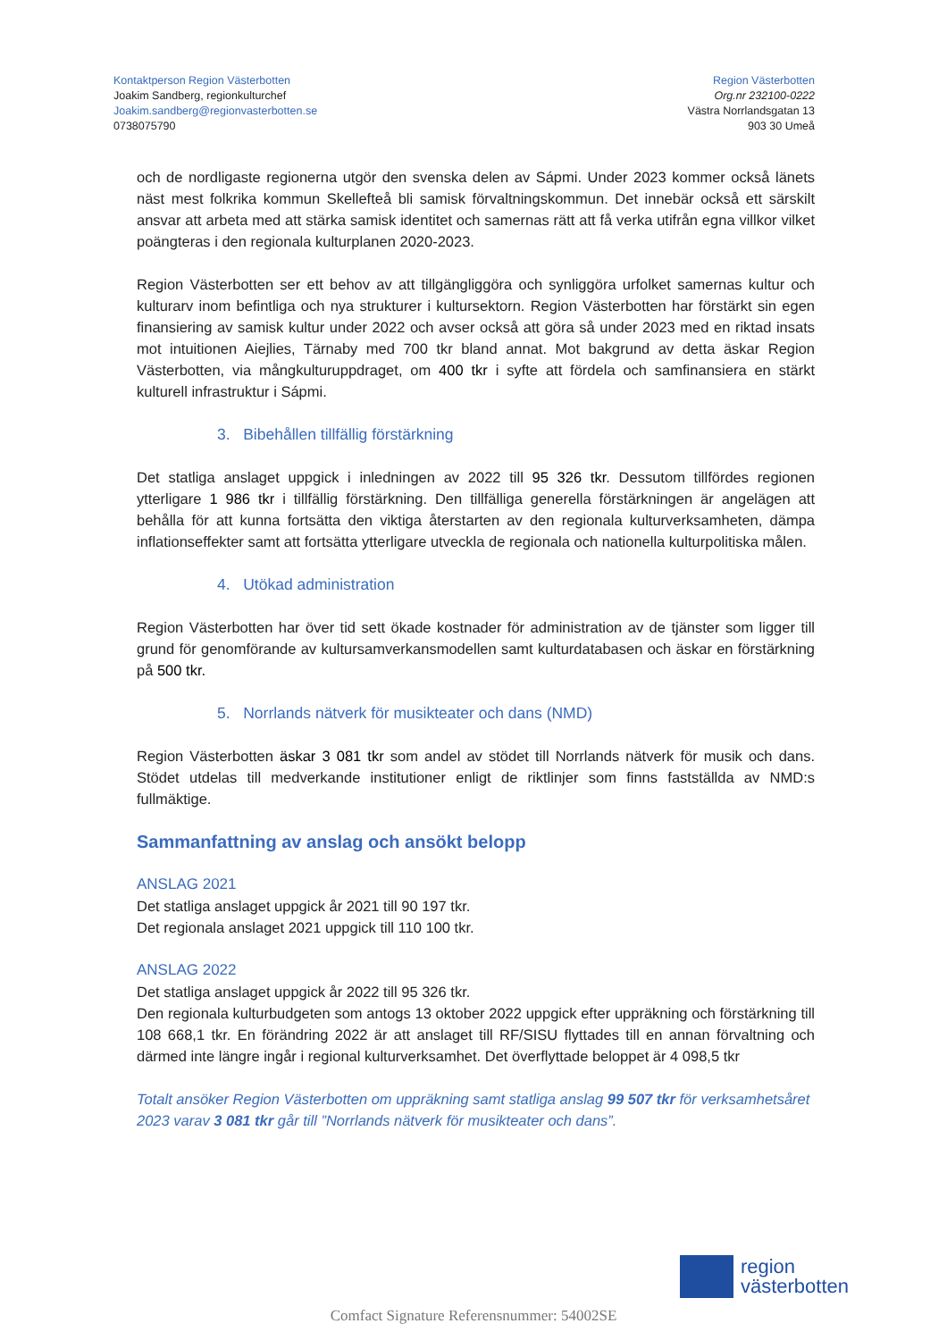Kontaktperson Region Västerbotten
Joakim Sandberg, regionkulturchef
Joakim.sandberg@regionvasterbotten.se
0738075790
Region Västerbotten
Org.nr 232100-0222
Västra Norrlandsgatan 13
903 30 Umeå
och de nordligaste regionerna utgör den svenska delen av Sápmi. Under 2023 kommer också länets näst mest folkrika kommun Skellefteå bli samisk förvaltningskommun. Det innebär också ett särskilt ansvar att arbeta med att stärka samisk identitet och samernas rätt att få verka utifrån egna villkor vilket poängteras i den regionala kulturplanen 2020-2023.
Region Västerbotten ser ett behov av att tillgängliggöra och synliggöra urfolket samernas kultur och kulturarv inom befintliga och nya strukturer i kultursektorn. Region Västerbotten har förstärkt sin egen finansiering av samisk kultur under 2022 och avser också att göra så under 2023 med en riktad insats mot intuitionen Aiejlies, Tärnaby med 700 tkr bland annat. Mot bakgrund av detta äskar Region Västerbotten, via mångkulturuppdraget, om 400 tkr i syfte att fördela och samfinansiera en stärkt kulturell infrastruktur i Sápmi.
3. Bibehållen tillfällig förstärkning
Det statliga anslaget uppgick i inledningen av 2022 till 95 326 tkr. Dessutom tillfördes regionen ytterligare 1 986 tkr i tillfällig förstärkning. Den tillfälliga generella förstärkningen är angelägen att behålla för att kunna fortsätta den viktiga återstarten av den regionala kulturverksamheten, dämpa inflationseffekter samt att fortsätta ytterligare utveckla de regionala och nationella kulturpolitiska målen.
4. Utökad administration
Region Västerbotten har över tid sett ökade kostnader för administration av de tjänster som ligger till grund för genomförande av kultursamverkansmodellen samt kulturdatabasen och äskar en förstärkning på 500 tkr.
5. Norrlands nätverk för musikteater och dans (NMD)
Region Västerbotten äskar 3 081 tkr som andel av stödet till Norrlands nätverk för musik och dans. Stödet utdelas till medverkande institutioner enligt de riktlinjer som finns fastställda av NMD:s fullmäktige.
Sammanfattning av anslag och ansökt belopp
ANSLAG 2021
Det statliga anslaget uppgick år 2021 till 90 197 tkr.
Det regionala anslaget 2021 uppgick till 110 100 tkr.
ANSLAG 2022
Det statliga anslaget uppgick år 2022 till 95 326 tkr.
Den regionala kulturbudgeten som antogs 13 oktober 2022 uppgick efter uppräkning och förstärkning till 108 668,1 tkr. En förändring 2022 är att anslaget till RF/SISU flyttades till en annan förvaltning och därmed inte längre ingår i regional kulturverksamhet. Det överflyttade beloppet är 4 098,5 tkr
Totalt ansöker Region Västerbotten om uppräkning samt statliga anslag 99 507 tkr för verksamhetsåret 2023 varav 3 081 tkr går till ”Norrlands nätverk för musikteater och dans”.
region
västerbotten
Comfact Signature Referensnummer: 54002SE